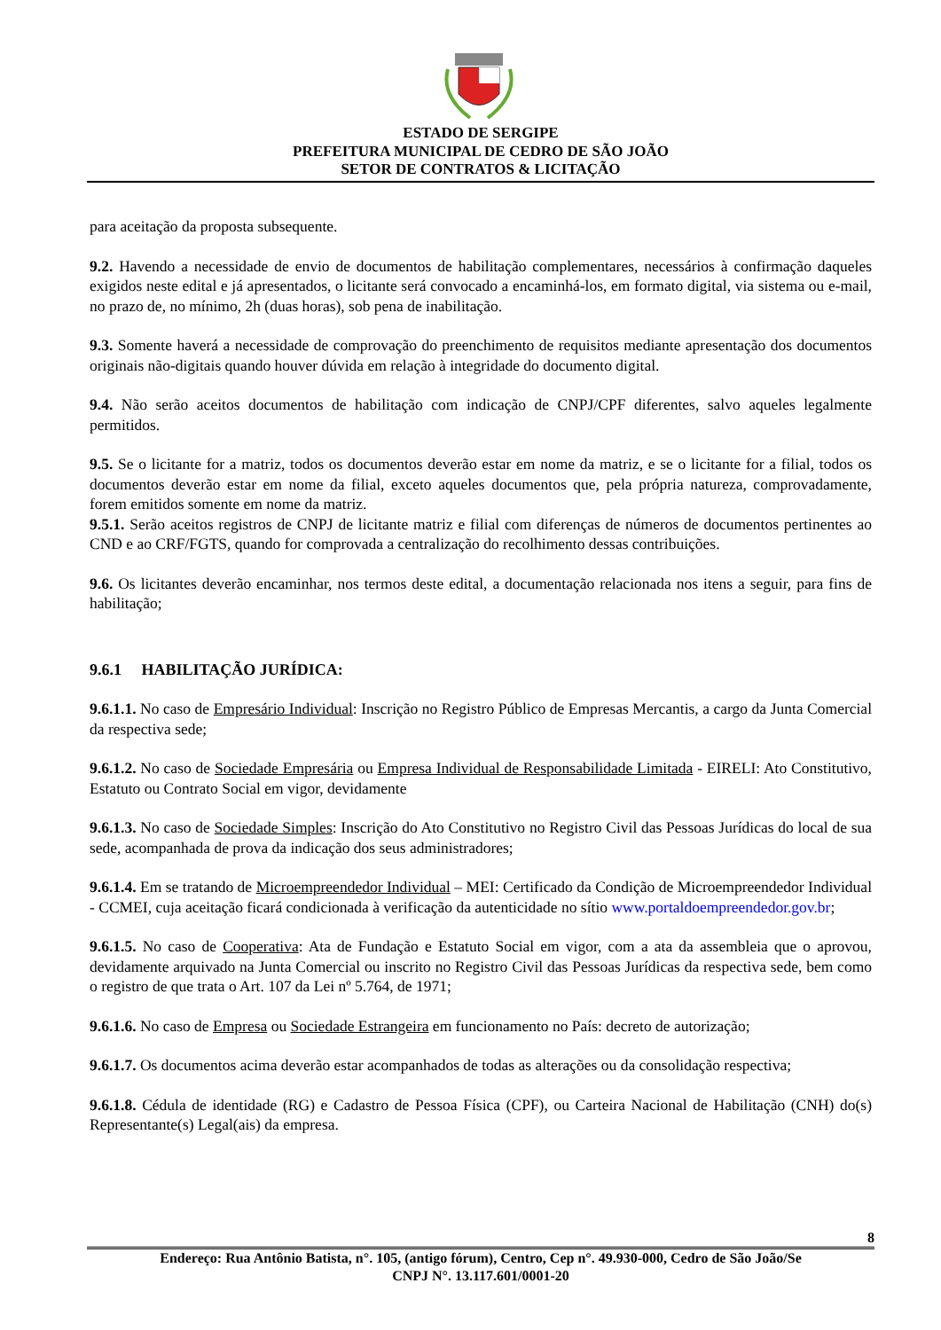ESTADO DE SERGIPE
PREFEITURA MUNICIPAL DE CEDRO DE SÃO JOÃO
SETOR DE CONTRATOS & LICITAÇÃO
para aceitação da proposta subsequente.
9.2. Havendo a necessidade de envio de documentos de habilitação complementares, necessários à confirmação daqueles exigidos neste edital e já apresentados, o licitante será convocado a encaminhá-los, em formato digital, via sistema ou e-mail, no prazo de, no mínimo, 2h (duas horas), sob pena de inabilitação.
9.3. Somente haverá a necessidade de comprovação do preenchimento de requisitos mediante apresentação dos documentos originais não-digitais quando houver dúvida em relação à integridade do documento digital.
9.4. Não serão aceitos documentos de habilitação com indicação de CNPJ/CPF diferentes, salvo aqueles legalmente permitidos.
9.5. Se o licitante for a matriz, todos os documentos deverão estar em nome da matriz, e se o licitante for a filial, todos os documentos deverão estar em nome da filial, exceto aqueles documentos que, pela própria natureza, comprovadamente, forem emitidos somente em nome da matriz.
9.5.1. Serão aceitos registros de CNPJ de licitante matriz e filial com diferenças de números de documentos pertinentes ao CND e ao CRF/FGTS, quando for comprovada a centralização do recolhimento dessas contribuições.
9.6. Os licitantes deverão encaminhar, nos termos deste edital, a documentação relacionada nos itens a seguir, para fins de habilitação;
9.6.1 HABILITAÇÃO JURÍDICA:
9.6.1.1. No caso de Empresário Individual: Inscrição no Registro Público de Empresas Mercantis, a cargo da Junta Comercial da respectiva sede;
9.6.1.2. No caso de Sociedade Empresária ou Empresa Individual de Responsabilidade Limitada - EIRELI: Ato Constitutivo, Estatuto ou Contrato Social em vigor, devidamente
9.6.1.3. No caso de Sociedade Simples: Inscrição do Ato Constitutivo no Registro Civil das Pessoas Jurídicas do local de sua sede, acompanhada de prova da indicação dos seus administradores;
9.6.1.4. Em se tratando de Microempreendedor Individual – MEI: Certificado da Condição de Microempreendedor Individual - CCMEI, cuja aceitação ficará condicionada à verificação da autenticidade no sítio www.portaldoempreendedor.gov.br;
9.6.1.5. No caso de Cooperativa: Ata de Fundação e Estatuto Social em vigor, com a ata da assembleia que o aprovou, devidamente arquivado na Junta Comercial ou inscrito no Registro Civil das Pessoas Jurídicas da respectiva sede, bem como o registro de que trata o Art. 107 da Lei nº 5.764, de 1971;
9.6.1.6. No caso de Empresa ou Sociedade Estrangeira em funcionamento no País: decreto de autorização;
9.6.1.7. Os documentos acima deverão estar acompanhados de todas as alterações ou da consolidação respectiva;
9.6.1.8. Cédula de identidade (RG) e Cadastro de Pessoa Física (CPF), ou Carteira Nacional de Habilitação (CNH) do(s) Representante(s) Legal(ais) da empresa.
8
Endereço: Rua Antônio Batista, n°. 105, (antigo fórum), Centro, Cep n°. 49.930-000, Cedro de São João/Se
CNPJ N°. 13.117.601/0001-20